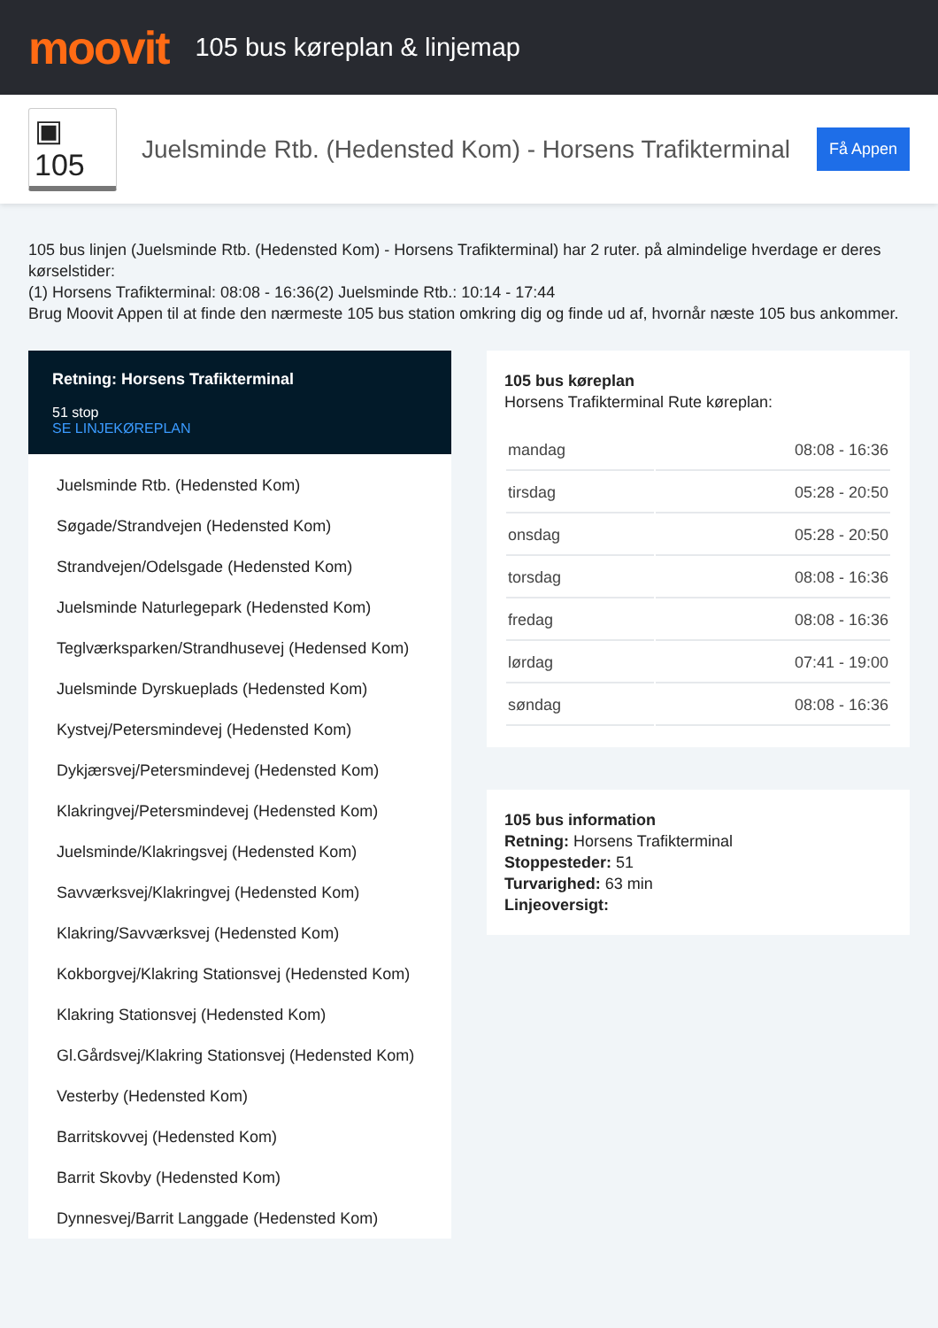moovit
105 bus køreplan & linjemap
▣ 105
Juelsminde Rtb. (Hedensted Kom) - Horsens Trafikterminal
Få Appen
105 bus linjen (Juelsminde Rtb. (Hedensted Kom) - Horsens Trafikterminal) har 2 ruter. på almindelige hverdage er deres kørselstider:
(1) Horsens Trafikterminal: 08:08 - 16:36(2) Juelsminde Rtb.: 10:14 - 17:44
Brug Moovit Appen til at finde den nærmeste 105 bus station omkring dig og finde ud af, hvornår næste 105 bus ankommer.
Retning: Horsens Trafikterminal
51 stop
SE LINJEKØREPLAN
Juelsminde Rtb. (Hedensted Kom)
Søgade/Strandvejen (Hedensted Kom)
Strandvejen/Odelsgade (Hedensted Kom)
Juelsminde Naturlegepark (Hedensted Kom)
Teglværksparken/Strandhusevej (Hedensed Kom)
Juelsminde Dyrskueplads (Hedensted Kom)
Kystvej/Petersmindevej (Hedensted Kom)
Dykjærsvej/Petersmindevej (Hedensted Kom)
Klakringvej/Petersmindevej (Hedensted Kom)
Juelsminde/Klakringsvej (Hedensted Kom)
Savværksvej/Klakringvej (Hedensted Kom)
Klakring/Savværksvej (Hedensted Kom)
Kokborgvej/Klakring Stationsvej (Hedensted Kom)
Klakring Stationsvej (Hedensted Kom)
Gl.Gårdsvej/Klakring Stationsvej (Hedensted Kom)
Vesterby (Hedensted Kom)
Barritskovvej (Hedensted Kom)
Barrit Skovby (Hedensted Kom)
Dynnesvej/Barrit Langgade (Hedensted Kom)
105 bus køreplan
Horsens Trafikterminal Rute køreplan:
| mandag | 08:08 - 16:36 |
| tirsdag | 05:28 - 20:50 |
| onsdag | 05:28 - 20:50 |
| torsdag | 08:08 - 16:36 |
| fredag | 08:08 - 16:36 |
| lørdag | 07:41 - 19:00 |
| søndag | 08:08 - 16:36 |
105 bus information
Retning: Horsens Trafikterminal
Stoppesteder: 51
Turvarighed: 63 min
Linjeoversigt: